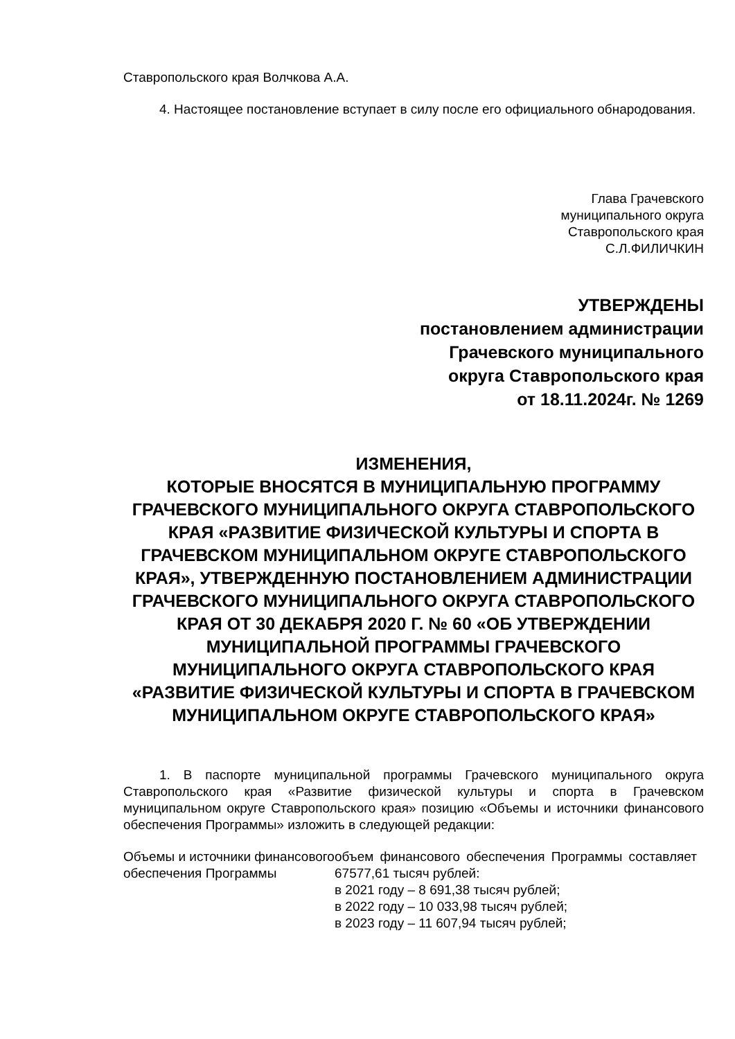Ставропольского края Волчкова А.А.
4. Настоящее постановление вступает в силу после его официального обнародования.
Глава Грачевского
муниципального округа
Ставропольского края
С.Л.ФИЛИЧКИН
УТВЕРЖДЕНЫ
постановлением администрации
Грачевского муниципального
округа Ставропольского края
от 18.11.2024г. № 1269
ИЗМЕНЕНИЯ,
КОТОРЫЕ ВНОСЯТСЯ В МУНИЦИПАЛЬНУЮ ПРОГРАММУ ГРАЧЕВСКОГО МУНИЦИПАЛЬНОГО ОКРУГА СТАВРОПОЛЬСКОГО КРАЯ «РАЗВИТИЕ ФИЗИЧЕСКОЙ КУЛЬТУРЫ И СПОРТА В ГРАЧЕВСКОМ МУНИЦИПАЛЬНОМ ОКРУГЕ СТАВРОПОЛЬСКОГО КРАЯ», УТВЕРЖДЕННУЮ ПОСТАНОВЛЕНИЕМ АДМИНИСТРАЦИИ ГРАЧЕВСКОГО МУНИЦИПАЛЬНОГО ОКРУГА СТАВРОПОЛЬСКОГО КРАЯ ОТ 30 ДЕКАБРЯ 2020 Г. № 60 «ОБ УТВЕРЖДЕНИИ МУНИЦИПАЛЬНОЙ ПРОГРАММЫ ГРАЧЕВСКОГО МУНИЦИПАЛЬНОГО ОКРУГА СТАВРОПОЛЬСКОГО КРАЯ «РАЗВИТИЕ ФИЗИЧЕСКОЙ КУЛЬТУРЫ И СПОРТА В ГРАЧЕВСКОМ МУНИЦИПАЛЬНОМ ОКРУГЕ СТАВРОПОЛЬСКОГО КРАЯ»
1. В паспорте муниципальной программы Грачевского муниципального округа Ставропольского края «Развитие физической культуры и спорта в Грачевском муниципальном округе Ставропольского края» позицию «Объемы и источники финансового обеспечения Программы» изложить в следующей редакции:
| Объемы и источники финансового обеспечения Программы | объем финансового обеспечения Программы составляет 67577,61 тысяч рублей: в 2021 году – 8 691,38 тысяч рублей; в 2022 году – 10 033,98 тысяч рублей; в 2023 году – 11 607,94 тысяч рублей; |